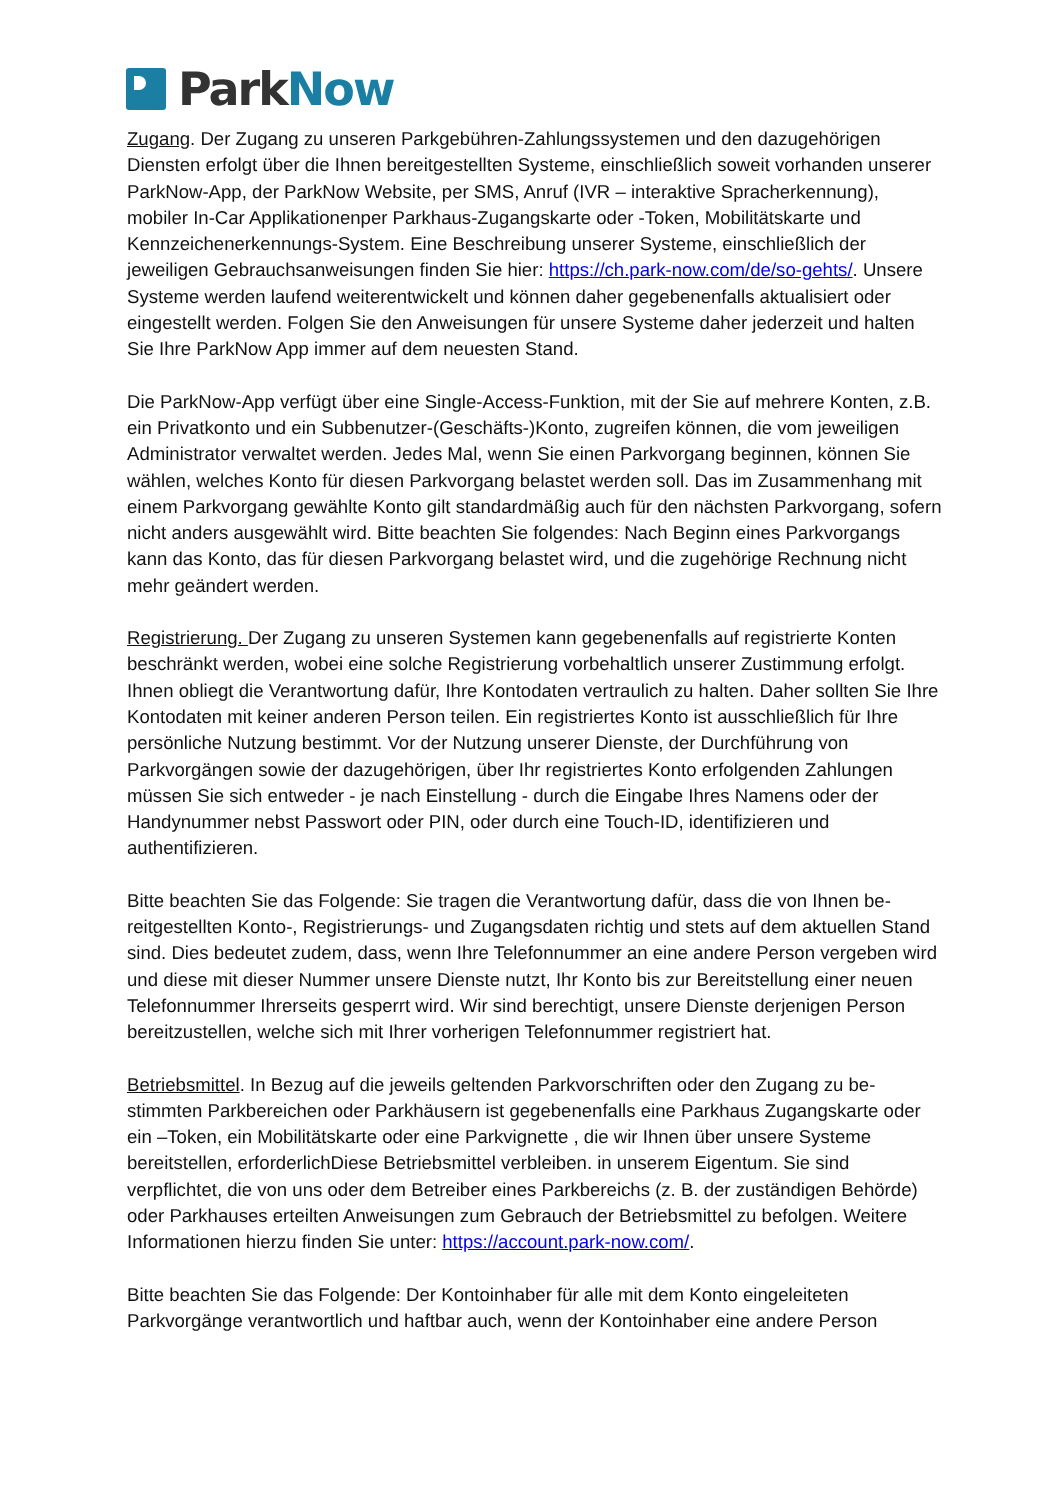ParkNow
Zugang. Der Zugang zu unseren Parkgebühren-Zahlungssystemen und den dazugehörigen Diensten erfolgt über die Ihnen bereitgestellten Systeme, einschließlich soweit vorhanden unserer ParkNow-App, der ParkNow Website, per SMS, Anruf (IVR – interaktive Spracherken­nung), mobiler In-Car Applikationenper Parkhaus-Zugangskarte oder -Token, Mobilitätskarte und Kennzeichenerkennungs-System. Eine Beschreibung unserer Systeme, einschließlich der jeweiligen Gebrauchsanweisungen finden Sie hier: https://ch.park-now.com/de/so-gehts/. Unsere Systeme werden laufend weiterentwickelt und können daher gegebenenfalls aktuali­siert oder eingestellt werden. Folgen Sie den Anweisungen für unsere Systeme daher jeder­zeit und halten Sie Ihre ParkNow App immer auf dem neuesten Stand.
Die ParkNow-App verfügt über eine Single-Access-Funktion, mit der Sie auf mehrere Konten, z.B. ein Privatkonto und ein Subbenutzer-(Geschäfts-)Konto, zugreifen können, die vom je­weiligen Administrator verwaltet werden. Jedes Mal, wenn Sie einen Parkvorgang beginnen, können Sie wählen, welches Konto für diesen Parkvorgang belastet werden soll. Das im Zu­sammenhang mit einem Parkvorgang gewählte Konto gilt standardmäßig auch für den nächsten Parkvorgang, sofern nicht anders ausgewählt wird. Bitte beachten Sie folgendes: Nach Beginn eines Parkvorgangs kann das Konto, das für diesen Parkvorgang belastet wird, und die zugehörige Rechnung nicht mehr geändert werden.
Registrierung. Der Zugang zu unseren Systemen kann gegebenenfalls auf registrierte Konten beschränkt werden, wobei eine solche Registrierung vorbehaltlich unserer Zustimmung er­folgt. Ihnen obliegt die Verantwortung dafür, Ihre Kontodaten vertraulich zu halten. Daher sollten Sie Ihre Kontodaten mit keiner anderen Person teilen. Ein registriertes Konto ist aus­schließlich für Ihre persönliche Nutzung bestimmt. Vor der Nutzung unserer Dienste, der Durchführung von Parkvorgängen sowie der dazugehörigen, über Ihr registriertes Konto er­folgenden Zahlungen müssen Sie sich entweder - je nach Einstellung - durch die Eingabe Ih­res Namens oder der Handynummer nebst Passwort oder PIN, oder durch eine Touch-ID, identifizieren und authentifizieren.
Bitte beachten Sie das Folgende: Sie tragen die Verantwortung dafür, dass die von Ihnen be­reitgestellten Konto-, Registrierungs- und Zugangsdaten richtig und stets auf dem aktuellen Stand sind. Dies bedeutet zudem, dass, wenn Ihre Telefonnummer an eine andere Person vergeben wird und diese mit dieser Nummer unsere Dienste nutzt, Ihr Konto bis zur Bereit­stellung einer neuen Telefonnummer Ihrerseits gesperrt wird. Wir sind berechtigt, unsere Dienste derjenigen Person bereitzustellen, welche sich mit Ihrer vorherigen Telefonnummer registriert hat.
Betriebsmittel. In Bezug auf die jeweils geltenden Parkvorschriften oder den Zugang zu be­stimmten Parkbereichen oder Parkhäusern ist gegebenenfalls eine Parkhaus Zugangskarte oder ein –Token, ein Mobilitätskarte oder eine Parkvignette , die wir Ihnen über unsere Sys­teme bereitstellen, erforderlichDiese Betriebsmittel verbleiben. in unserem Eigentum. Sie sind verpflichtet, die von uns oder dem Betreiber eines Parkbereichs (z. B. der zuständigen Behörde) oder Parkhauses erteilten Anweisungen zum Gebrauch der Betriebsmittel zu befol­gen. Weitere Informationen hierzu finden Sie unter: https://account.park-now.com/.
Bitte beachten Sie das Folgende: Der Kontoinhaber für alle mit dem Konto eingeleiteten Parkvorgänge verantwortlich und haftbar auch, wenn der Kontoinhaber eine andere Person